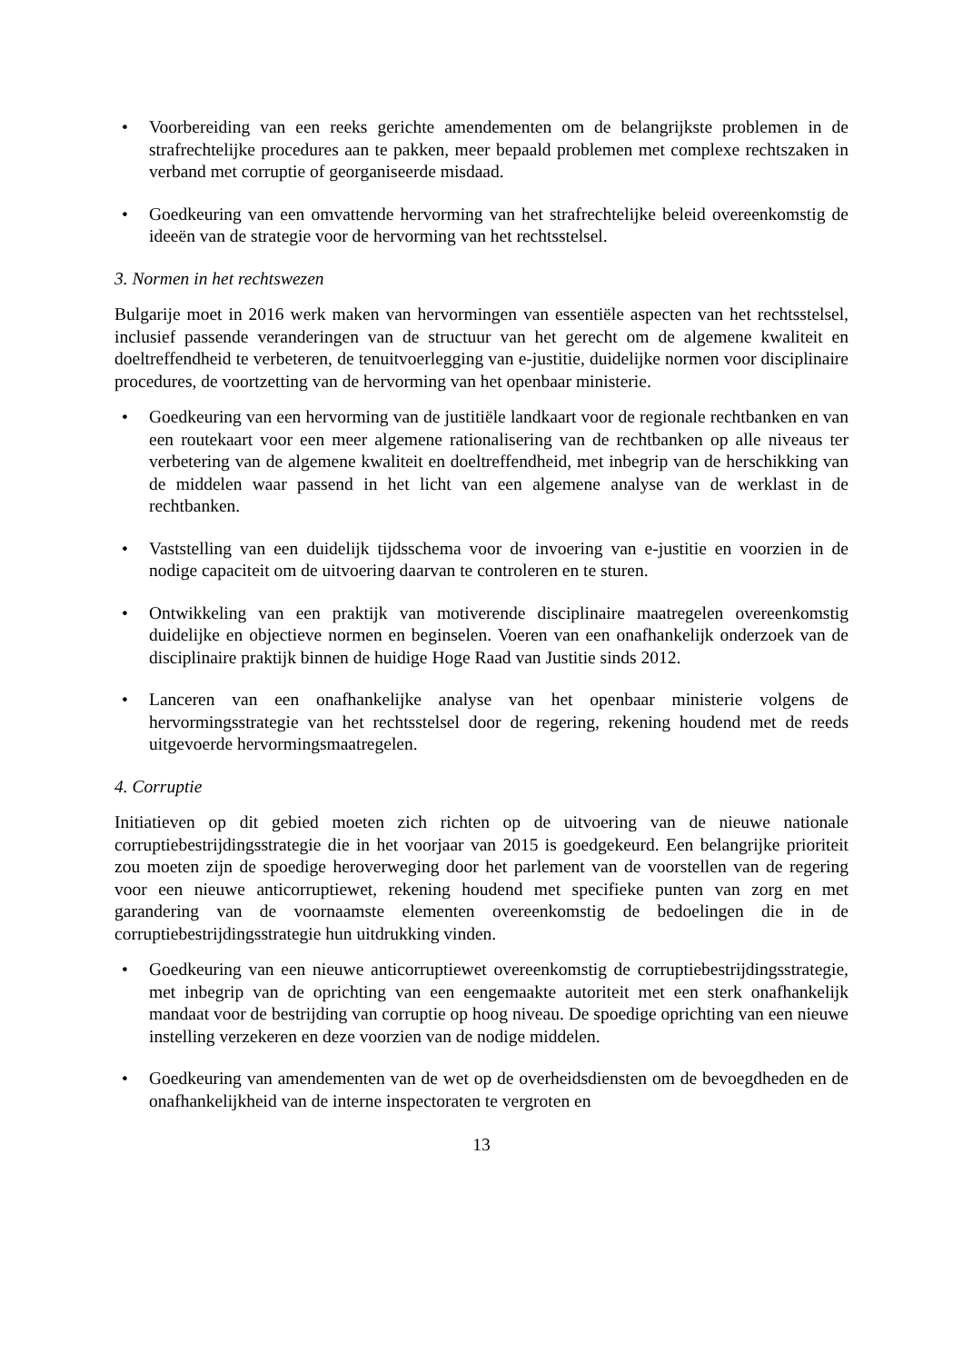• Voorbereiding van een reeks gerichte amendementen om de belangrijkste problemen in de strafrechtelijke procedures aan te pakken, meer bepaald problemen met complexe rechtszaken in verband met corruptie of georganiseerde misdaad.
• Goedkeuring van een omvattende hervorming van het strafrechtelijke beleid overeenkomstig de ideeën van de strategie voor de hervorming van het rechtsstelsel.
3. Normen in het rechtswezen
Bulgarije moet in 2016 werk maken van hervormingen van essentiële aspecten van het rechtsstelsel, inclusief passende veranderingen van de structuur van het gerecht om de algemene kwaliteit en doeltreffendheid te verbeteren, de tenuitvoerlegging van e-justitie, duidelijke normen voor disciplinaire procedures, de voortzetting van de hervorming van het openbaar ministerie.
• Goedkeuring van een hervorming van de justitiële landkaart voor de regionale rechtbanken en van een routekaart voor een meer algemene rationalisering van de rechtbanken op alle niveaus ter verbetering van de algemene kwaliteit en doeltreffendheid, met inbegrip van de herschikking van de middelen waar passend in het licht van een algemene analyse van de werklast in de rechtbanken.
• Vaststelling van een duidelijk tijdsschema voor de invoering van e-justitie en voorzien in de nodige capaciteit om de uitvoering daarvan te controleren en te sturen.
• Ontwikkeling van een praktijk van motiverende disciplinaire maatregelen overeenkomstig duidelijke en objectieve normen en beginselen. Voeren van een onafhankelijk onderzoek van de disciplinaire praktijk binnen de huidige Hoge Raad van Justitie sinds 2012.
• Lanceren van een onafhankelijke analyse van het openbaar ministerie volgens de hervormingsstrategie van het rechtsstelsel door de regering, rekening houdend met de reeds uitgevoerde hervormingsmaatregelen.
4. Corruptie
Initiatieven op dit gebied moeten zich richten op de uitvoering van de nieuwe nationale corruptiebestrijdingsstrategie die in het voorjaar van 2015 is goedgekeurd. Een belangrijke prioriteit zou moeten zijn de spoedige heroverweging door het parlement van de voorstellen van de regering voor een nieuwe anticorruptiewet, rekening houdend met specifieke punten van zorg en met garandering van de voornaamste elementen overeenkomstig de bedoelingen die in de corruptiebestrijdingsstrategie hun uitdrukking vinden.
• Goedkeuring van een nieuwe anticorruptiewet overeenkomstig de corruptiebestrijdingsstrategie, met inbegrip van de oprichting van een eengemaakte autoriteit met een sterk onafhankelijk mandaat voor de bestrijding van corruptie op hoog niveau. De spoedige oprichting van een nieuwe instelling verzekeren en deze voorzien van de nodige middelen.
• Goedkeuring van amendementen van de wet op de overheidsdiensten om de bevoegdheden en de onafhankelijkheid van de interne inspectoraten te vergroten en
13